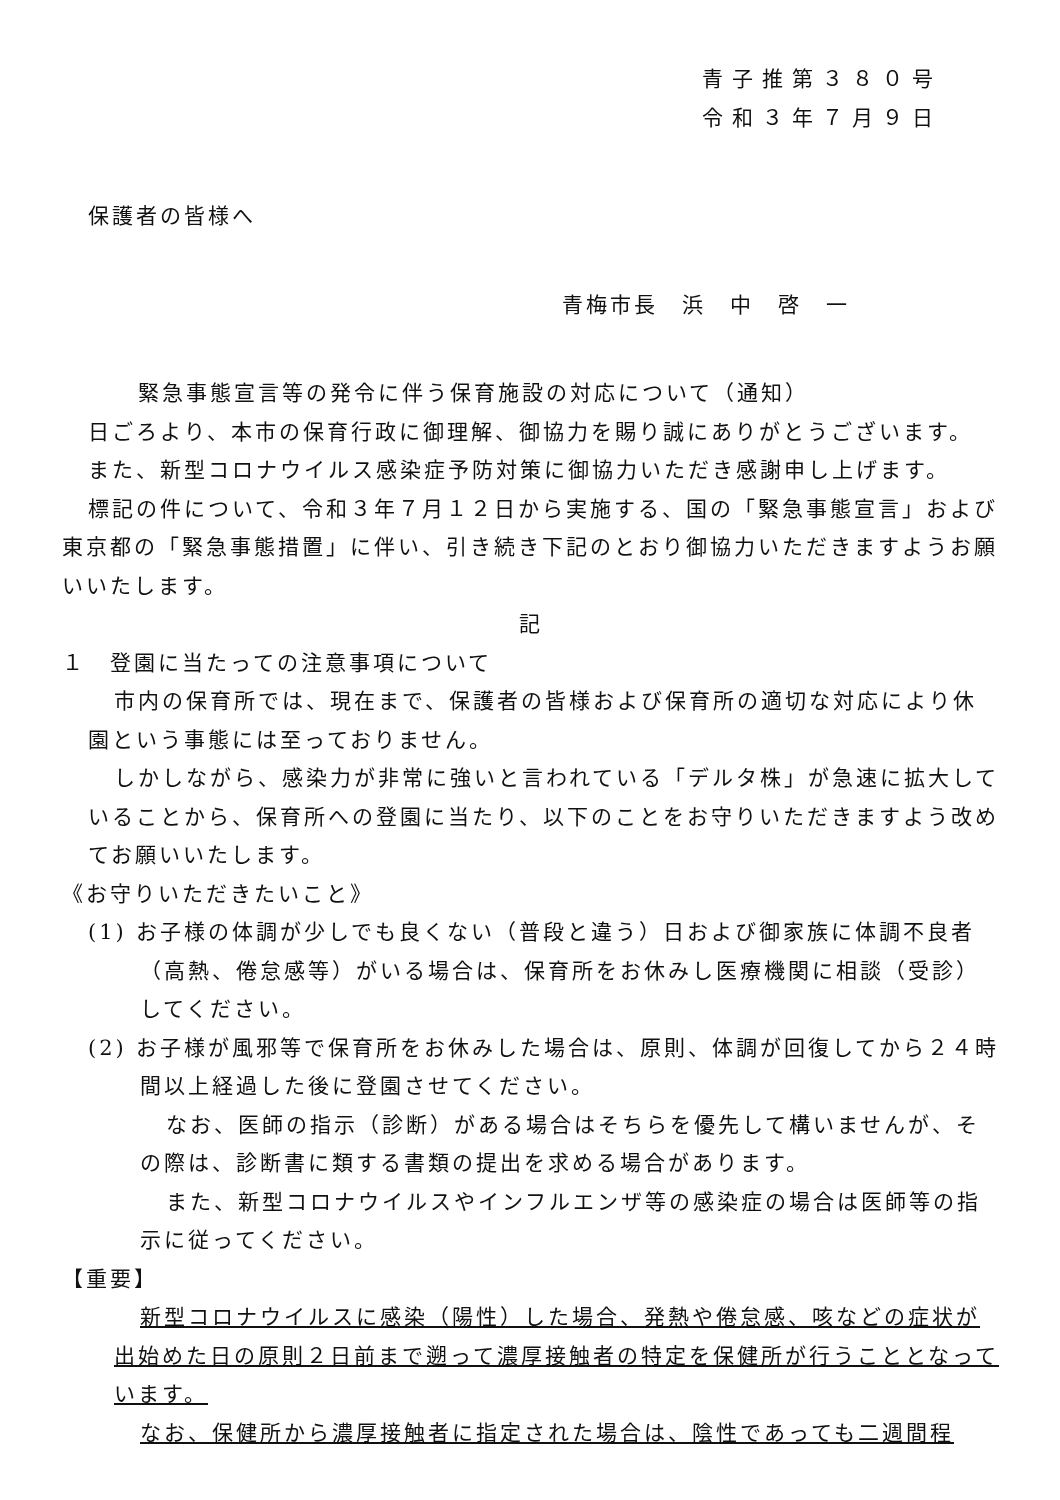青子推第３８０号
令和３年７月９日
保護者の皆様へ
青梅市長　浜　中　啓　一
緊急事態宣言等の発令に伴う保育施設の対応について（通知）
日ごろより、本市の保育行政に御理解、御協力を賜り誠にありがとうございます。
また、新型コロナウイルス感染症予防対策に御協力いただき感謝申し上げます。
標記の件について、令和３年７月１２日から実施する、国の「緊急事態宣言」および東京都の「緊急事態措置」に伴い、引き続き下記のとおり御協力いただきますようお願いいたします。
記
１　登園に当たっての注意事項について
市内の保育所では、現在まで、保護者の皆様および保育所の適切な対応により休園という事態には至っておりません。
しかしながら、感染力が非常に強いと言われている「デルタ株」が急速に拡大していることから、保育所への登園に当たり、以下のことをお守りいただきますよう改めてお願いいたします。
《お守りいただきたいこと》
(1) お子様の体調が少しでも良くない（普段と違う）日および御家族に体調不良者（高熱、倦怠感等）がいる場合は、保育所をお休みし医療機関に相談（受診）してください。
(2) お子様が風邪等で保育所をお休みした場合は、原則、体調が回復してから２４時間以上経過した後に登園させてください。
なお、医師の指示（診断）がある場合はそちらを優先して構いませんが、その際は、診断書に類する書類の提出を求める場合があります。
また、新型コロナウイルスやインフルエンザ等の感染症の場合は医師等の指示に従ってください。
【重要】
新型コロナウイルスに感染（陽性）した場合、発熱や倦怠感、咳などの症状が出始めた日の原則２日前まで遡って濃厚接触者の特定を保健所が行うこととなっています。
なお、保健所から濃厚接触者に指定された場合は、陰性であっても二週間程